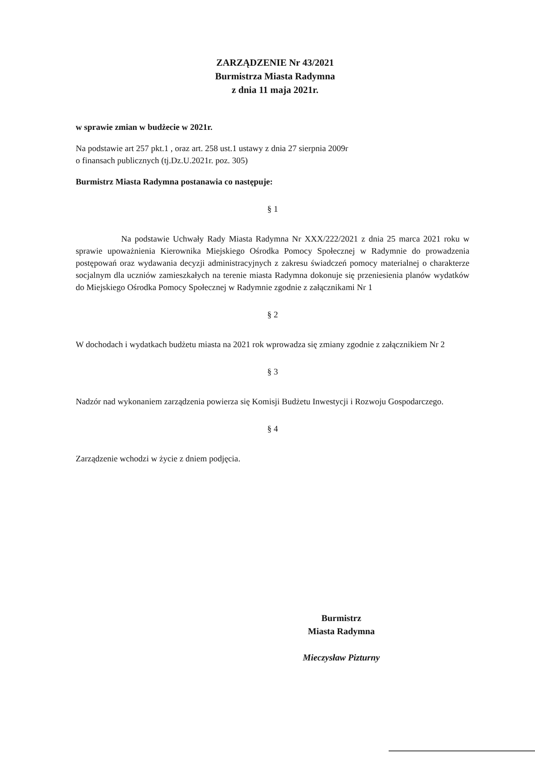ZARZĄDZENIE Nr 43/2021
Burmistrza Miasta Radymna
z dnia 11 maja 2021r.
w sprawie zmian w budżecie w 2021r.
Na podstawie art 257 pkt.1 , oraz art. 258 ust.1 ustawy z dnia 27 sierpnia 2009r
o finansach publicznych (tj.Dz.U.2021r. poz. 305)
Burmistrz Miasta Radymna postanawia co następuje:
§ 1
Na podstawie Uchwały Rady Miasta Radymna Nr XXX/222/2021 z dnia 25 marca 2021 roku w sprawie upoważnienia Kierownika Miejskiego Ośrodka Pomocy Społecznej w Radymnie do prowadzenia postępowań oraz wydawania decyzji administracyjnych z zakresu świadczeń pomocy materialnej o charakterze socjalnym dla uczniów zamieszkałych na terenie miasta Radymna dokonuje się przeniesienia planów wydatków do Miejskiego Ośrodka Pomocy Społecznej w Radymnie zgodnie z załącznikami Nr 1
§ 2
W dochodach i wydatkach budżetu miasta na 2021 rok wprowadza się zmiany zgodnie z załącznikiem Nr 2
§ 3
Nadzór nad wykonaniem zarządzenia powierza się Komisji Budżetu Inwestycji i Rozwoju Gospodarczego.
§ 4
Zarządzenie wchodzi w życie z dniem podjęcia.
Burmistrz
Miasta Radymna
Mieczysław Pizturny